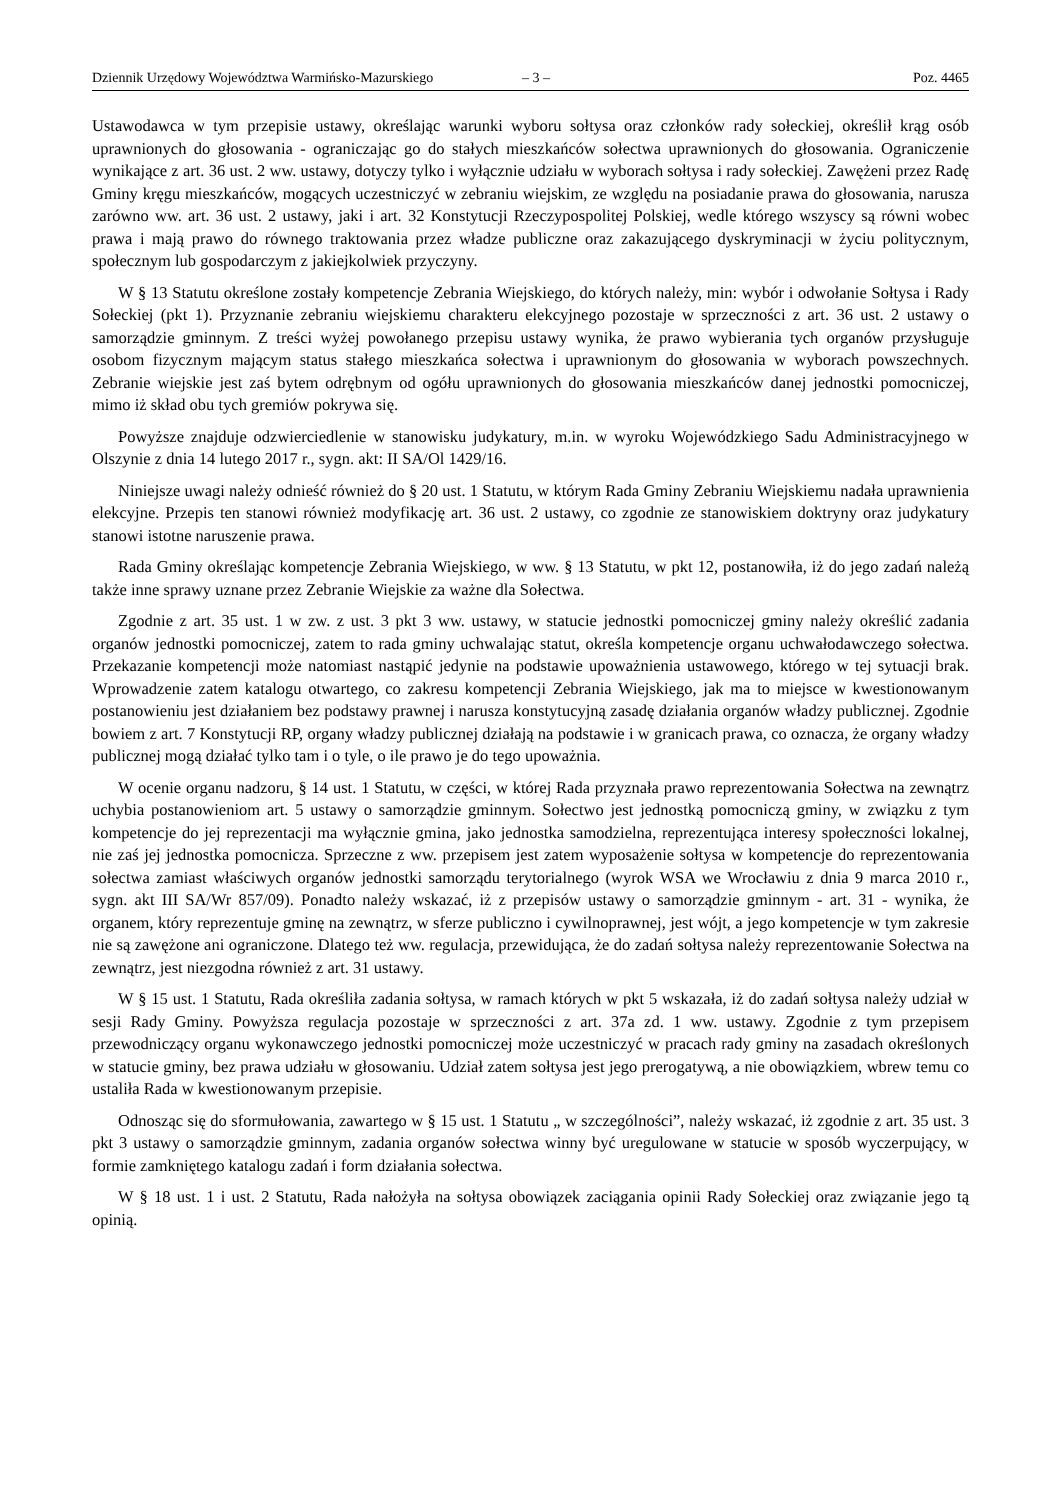Dziennik Urzędowy Województwa Warmińsko-Mazurskiego – 3 – Poz. 4465
Ustawodawca w tym przepisie ustawy, określając warunki wyboru sołtysa oraz członków rady sołeckiej, określił krąg osób uprawnionych do głosowania - ograniczając go do stałych mieszkańców sołectwa uprawnionych do głosowania. Ograniczenie wynikające z art. 36 ust. 2 ww. ustawy, dotyczy tylko i wyłącznie udziału w wyborach sołtysa i rady sołeckiej. Zawężeni przez Radę Gminy kręgu mieszkańców, mogących uczestniczyć w zebraniu wiejskim, ze względu na posiadanie prawa do głosowania, narusza zarówno ww. art. 36 ust. 2 ustawy, jaki i art. 32 Konstytucji Rzeczypospolitej Polskiej, wedle którego wszyscy są równi wobec prawa i mają prawo do równego traktowania przez władze publiczne oraz zakazującego dyskryminacji w życiu politycznym, społecznym lub gospodarczym z jakiejkolwiek przyczyny.
W § 13 Statutu określone zostały kompetencje Zebrania Wiejskiego, do których należy, min: wybór i odwołanie Sołtysa i Rady Sołeckiej (pkt 1). Przyznanie zebraniu wiejskiemu charakteru elekcyjnego pozostaje w sprzeczności z art. 36 ust. 2 ustawy o samorządzie gminnym. Z treści wyżej powołanego przepisu ustawy wynika, że prawo wybierania tych organów przysługuje osobom fizycznym mającym status stałego mieszkańca sołectwa i uprawnionym do głosowania w wyborach powszechnych. Zebranie wiejskie jest zaś bytem odrębnym od ogółu uprawnionych do głosowania mieszkańców danej jednostki pomocniczej, mimo iż skład obu tych gremiów pokrywa się.
Powyższe znajduje odzwierciedlenie w stanowisku judykatury, m.in. w wyroku Wojewódzkiego Sadu Administracyjnego w Olszynie z dnia 14 lutego 2017 r., sygn. akt: II SA/Ol 1429/16.
Niniejsze uwagi należy odnieść również do § 20 ust. 1 Statutu, w którym Rada Gminy Zebraniu Wiejskiemu nadała uprawnienia elekcyjne. Przepis ten stanowi również modyfikację art. 36 ust. 2 ustawy, co zgodnie ze stanowiskiem doktryny oraz judykatury stanowi istotne naruszenie prawa.
Rada Gminy określając kompetencje Zebrania Wiejskiego, w ww. § 13 Statutu, w pkt 12, postanowiła, iż do jego zadań należą także inne sprawy uznane przez Zebranie Wiejskie za ważne dla Sołectwa.
Zgodnie z art. 35 ust. 1 w zw. z ust. 3 pkt 3 ww. ustawy, w statucie jednostki pomocniczej gminy należy określić zadania organów jednostki pomocniczej, zatem to rada gminy uchwalając statut, określa kompetencje organu uchwałodawczego sołectwa. Przekazanie kompetencji może natomiast nastąpić jedynie na podstawie upoważnienia ustawowego, którego w tej sytuacji brak. Wprowadzenie zatem katalogu otwartego, co zakresu kompetencji Zebrania Wiejskiego, jak ma to miejsce w kwestionowanym postanowieniu jest działaniem bez podstawy prawnej i narusza konstytucyjną zasadę działania organów władzy publicznej. Zgodnie bowiem z art. 7 Konstytucji RP, organy władzy publicznej działają na podstawie i w granicach prawa, co oznacza, że organy władzy publicznej mogą działać tylko tam i o tyle, o ile prawo je do tego upoważnia.
W ocenie organu nadzoru, § 14 ust. 1 Statutu, w części, w której Rada przyznała prawo reprezentowania Sołectwa na zewnątrz uchybia postanowieniom art. 5 ustawy o samorządzie gminnym. Sołectwo jest jednostką pomocniczą gminy, w związku z tym kompetencje do jej reprezentacji ma wyłącznie gmina, jako jednostka samodzielna, reprezentująca interesy społeczności lokalnej, nie zaś jej jednostka pomocnicza. Sprzeczne z ww. przepisem jest zatem wyposażenie sołtysa w kompetencje do reprezentowania sołectwa zamiast właściwych organów jednostki samorządu terytorialnego (wyrok WSA we Wrocławiu z dnia 9 marca 2010 r., sygn. akt III SA/Wr 857/09). Ponadto należy wskazać, iż z przepisów ustawy o samorządzie gminnym - art. 31 - wynika, że organem, który reprezentuje gminę na zewnątrz, w sferze publiczno i cywilnoprawnej, jest wójt, a jego kompetencje w tym zakresie nie są zawężone ani ograniczone. Dlatego też ww. regulacja, przewidująca, że do zadań sołtysa należy reprezentowanie Sołectwa na zewnątrz, jest niezgodna również z art. 31 ustawy.
W § 15 ust. 1 Statutu, Rada określiła zadania sołtysa, w ramach których w pkt 5 wskazała, iż do zadań sołtysa należy udział w sesji Rady Gminy. Powyższa regulacja pozostaje w sprzeczności z art. 37a zd. 1 ww. ustawy. Zgodnie z tym przepisem przewodniczący organu wykonawczego jednostki pomocniczej może uczestniczyć w pracach rady gminy na zasadach określonych w statucie gminy, bez prawa udziału w głosowaniu. Udział zatem sołtysa jest jego prerogatywą, a nie obowiązkiem, wbrew temu co ustaliła Rada w kwestionowanym przepisie.
Odnosząc się do sformułowania, zawartego w § 15 ust. 1 Statutu „ w szczególności”, należy wskazać, iż zgodnie z art. 35 ust. 3 pkt 3 ustawy o samorządzie gminnym, zadania organów sołectwa winny być uregulowane w statucie w sposób wyczerpujący, w formie zamkniętego katalogu zadań i form działania sołectwa.
W § 18 ust. 1 i ust. 2 Statutu, Rada nałożyła na sołtysa obowiązek zaciągania opinii Rady Sołeckiej oraz związanie jego tą opinią.